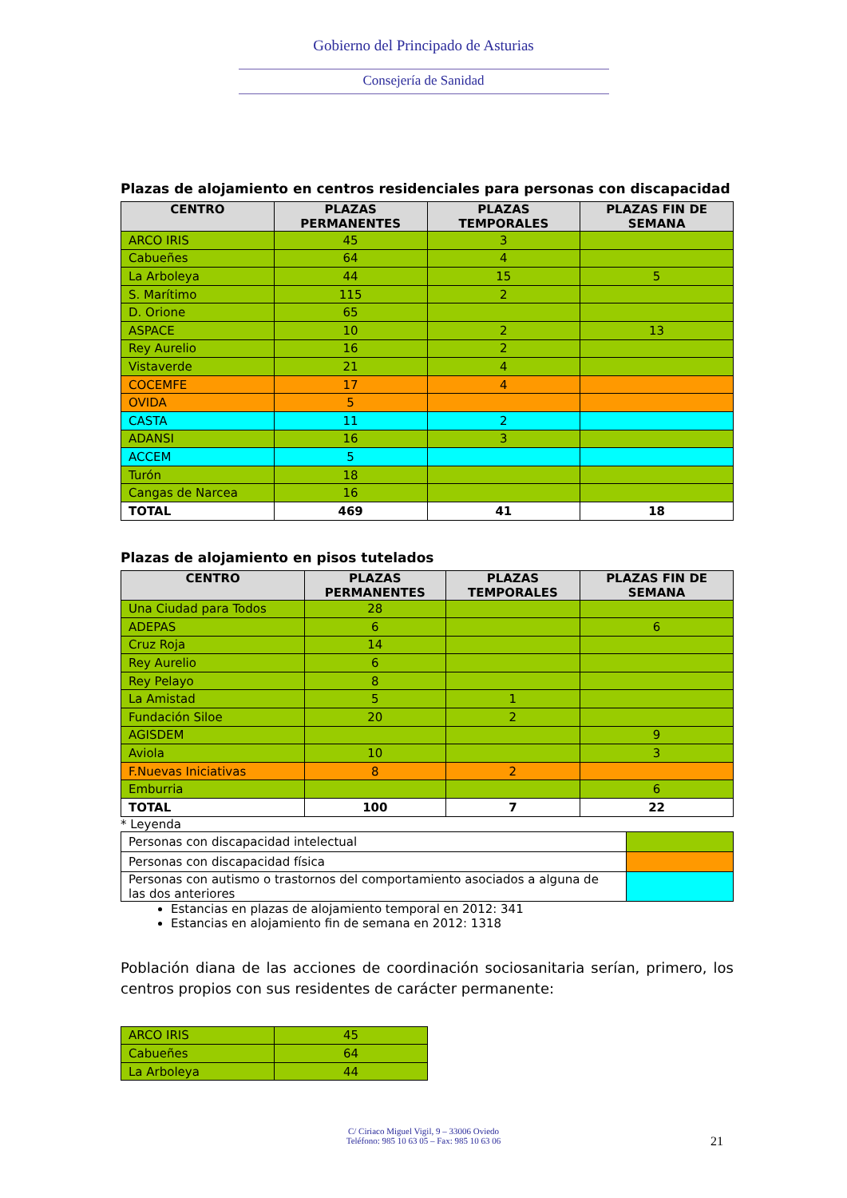Gobierno del Principado de Asturias
Consejería de Sanidad
Plazas de alojamiento en centros residenciales para personas con discapacidad
| CENTRO | PLAZAS PERMANENTES | PLAZAS TEMPORALES | PLAZAS FIN DE SEMANA |
| --- | --- | --- | --- |
| ARCO IRIS | 45 | 3 | |
| Cabueñes | 64 | 4 | |
| La Arboleya | 44 | 15 | 5 |
| S. Marítimo | 115 | 2 | |
| D. Orione | 65 | | |
| ASPACE | 10 | 2 | 13 |
| Rey Aurelio | 16 | 2 | |
| Vistaverde | 21 | 4 | |
| COCEMFE | 17 | 4 | |
| OVIDA | 5 | | |
| CASTA | 11 | 2 | |
| ADANSI | 16 | 3 | |
| ACCEM | 5 | | |
| Turón | 18 | | |
| Cangas de Narcea | 16 | | |
| TOTAL | 469 | 41 | 18 |
Plazas de alojamiento en pisos tutelados
| CENTRO | PLAZAS PERMANENTES | PLAZAS TEMPORALES | PLAZAS FIN DE SEMANA |
| --- | --- | --- | --- |
| Una Ciudad para Todos | 28 | | |
| ADEPAS | 6 | | 6 |
| Cruz Roja | 14 | | |
| Rey Aurelio | 6 | | |
| Rey Pelayo | 8 | | |
| La Amistad | 5 | 1 | |
| Fundación Siloe | 20 | 2 | |
| AGISDEM | | | 9 |
| Aviola | 10 | | 3 |
| F.Nuevas Iniciativas | 8 | 2 | |
| Emburria | | | 6 |
| TOTAL | 100 | 7 | 22 |
* Leyenda
| Personas con discapacidad intelectual | |
| Personas con discapacidad física | |
| Personas con autismo o trastornos del comportamiento asociados a alguna de las dos anteriores | |
Estancias en plazas de alojamiento temporal en 2012: 341
Estancias en alojamiento fin de semana en 2012: 1318
Población diana de las acciones de coordinación sociosanitaria serían, primero, los centros propios con sus residentes de carácter permanente:
| ARCO IRIS | 45 |
| Cabueñes | 64 |
| La Arboleya | 44 |
C/ Ciriaco Miguel Vigil, 9 – 33006 Oviedo
Teléfono: 985 10 63 05 – Fax: 985 10 63 06
21